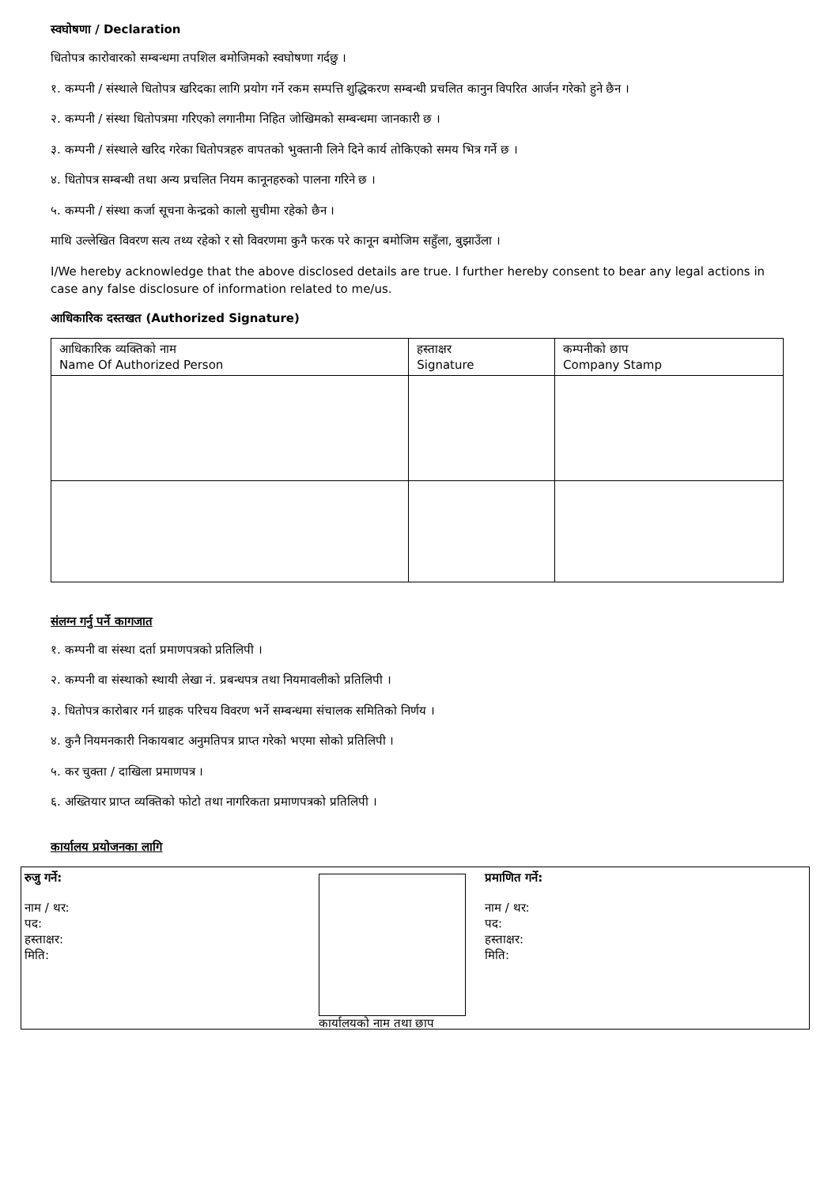स्वघोषणा / Declaration
धितोपत्र कारोवारको सम्बन्धमा तपशिल बमोजिमको स्वघोषणा गर्दछु ।
१. कम्पनी / संस्थाले धितोपत्र खरिदका लागि प्रयोग गर्ने रकम सम्पत्ति शुद्धिकरण सम्बन्धी प्रचलित कानुन विपरित आर्जन गरेको हुने छैन ।
२. कम्पनी / संस्था धितोपत्रमा गरिएको लगानीमा निहित जोखिमको सम्बन्धमा जानकारी छ ।
३. कम्पनी / संस्थाले खरिद गरेका धितोपत्रहरु वापतको भुक्तानी लिने दिने कार्य तोकिएको समय भित्र गर्ने छ ।
४. धितोपत्र सम्बन्धी तथा अन्य प्रचलित नियम कानूनहरुको पालना गरिने छ ।
५. कम्पनी / संस्था कर्जा सूचना केन्द्रको कालो सुचीमा रहेको छैन ।
माथि उल्लेखित विवरण सत्य तथ्य रहेको र सो विवरणमा कुनै फरक परे कानून बमोजिम सहुँला, बुझाउँला ।
I/We hereby acknowledge that the above disclosed details are true. I further hereby consent to bear any legal actions in case any false disclosure of information related to me/us.
आधिकारिक दस्तखत (Authorized Signature)
| आधिकारिक व्यक्तिको नाम Name Of Authorized Person | हस्ताक्षर Signature | कम्पनीको छाप Company Stamp |
| --- | --- | --- |
संलग्न गर्नु पर्ने कागजात
१. कम्पनी वा संस्था दर्ता प्रमाणपत्रको प्रतिलिपी ।
२. कम्पनी वा संस्थाको स्थायी लेखा नं. प्रबन्धपत्र तथा नियमावलीको प्रतिलिपी ।
३. धितोपत्र कारोबार गर्न ग्राहक परिचय विवरण भर्ने सम्बन्धमा संचालक समितिको निर्णय ।
४. कुनै नियमनकारी निकायबाट अनुमतिपत्र प्राप्त गरेको भएमा सोको प्रतिलिपी ।
५. कर चुक्ता / दाखिला प्रमाणपत्र ।
६. अख्तियार प्राप्त व्यक्तिको फोटो तथा नागरिकता प्रमाणपत्रको प्रतिलिपी ।
कार्यालय प्रयोजनका लागि
रुजु गर्ने:
नाम / थर:
पद:
हस्ताक्षर:
मिति:
कार्यालयको नाम तथा छाप
प्रमाणित गर्ने:
नाम / थर:
पद:
हस्ताक्षर:
मिति: